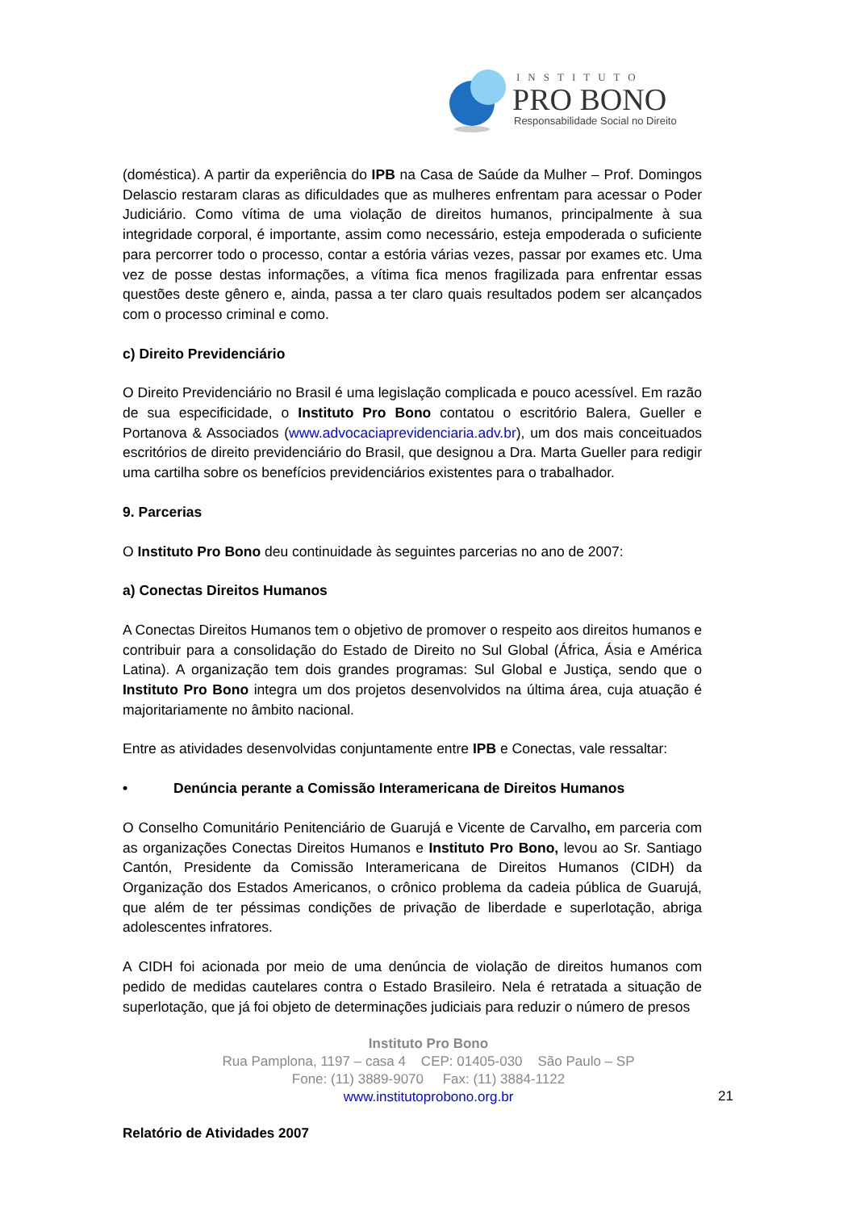INSTITUTO
PRO BONO
Responsabilidade Social no Direito
(doméstica). A partir da experiência do IPB na Casa de Saúde da Mulher – Prof. Domingos Delascio restaram claras as dificuldades que as mulheres enfrentam para acessar o Poder Judiciário. Como vítima de uma violação de direitos humanos, principalmente à sua integridade corporal, é importante, assim como necessário, esteja empoderada o suficiente para percorrer todo o processo, contar a estória várias vezes, passar por exames etc. Uma vez de posse destas informações, a vítima fica menos fragilizada para enfrentar essas questões deste gênero e, ainda, passa a ter claro quais resultados podem ser alcançados com o processo criminal e como.
c) Direito Previdenciário
O Direito Previdenciário no Brasil é uma legislação complicada e pouco acessível. Em razão de sua especificidade, o Instituto Pro Bono contatou o escritório Balera, Gueller e Portanova & Associados (www.advocaciaprevidenciaria.adv.br), um dos mais conceituados escritórios de direito previdenciário do Brasil, que designou a Dra. Marta Gueller para redigir uma cartilha sobre os benefícios previdenciários existentes para o trabalhador.
9. Parcerias
O Instituto Pro Bono deu continuidade às seguintes parcerias no ano de 2007:
a) Conectas Direitos Humanos
A Conectas Direitos Humanos tem o objetivo de promover o respeito aos direitos humanos e contribuir para a consolidação do Estado de Direito no Sul Global (África, Ásia e América Latina). A organização tem dois grandes programas: Sul Global e Justiça, sendo que o Instituto Pro Bono integra um dos projetos desenvolvidos na última área, cuja atuação é majoritariamente no âmbito nacional.
Entre as atividades desenvolvidas conjuntamente entre IPB e Conectas, vale ressaltar:
• Denúncia perante a Comissão Interamericana de Direitos Humanos
O Conselho Comunitário Penitenciário de Guarujá e Vicente de Carvalho, em parceria com as organizações Conectas Direitos Humanos e Instituto Pro Bono, levou ao Sr. Santiago Cantón, Presidente da Comissão Interamericana de Direitos Humanos (CIDH) da Organização dos Estados Americanos, o crônico problema da cadeia pública de Guarujá, que além de ter péssimas condições de privação de liberdade e superlotação, abriga adolescentes infratores.
A CIDH foi acionada por meio de uma denúncia de violação de direitos humanos com pedido de medidas cautelares contra o Estado Brasileiro. Nela é retratada a situação de superlotação, que já foi objeto de determinações judiciais para reduzir o número de presos
Instituto Pro Bono
Rua Pamplona, 1197 – casa 4 CEP: 01405-030 São Paulo – SP
Fone: (11) 3889-9070 Fax: (11) 3884-1122
www.institutoprobono.org.br
21
Relatório de Atividades 2007